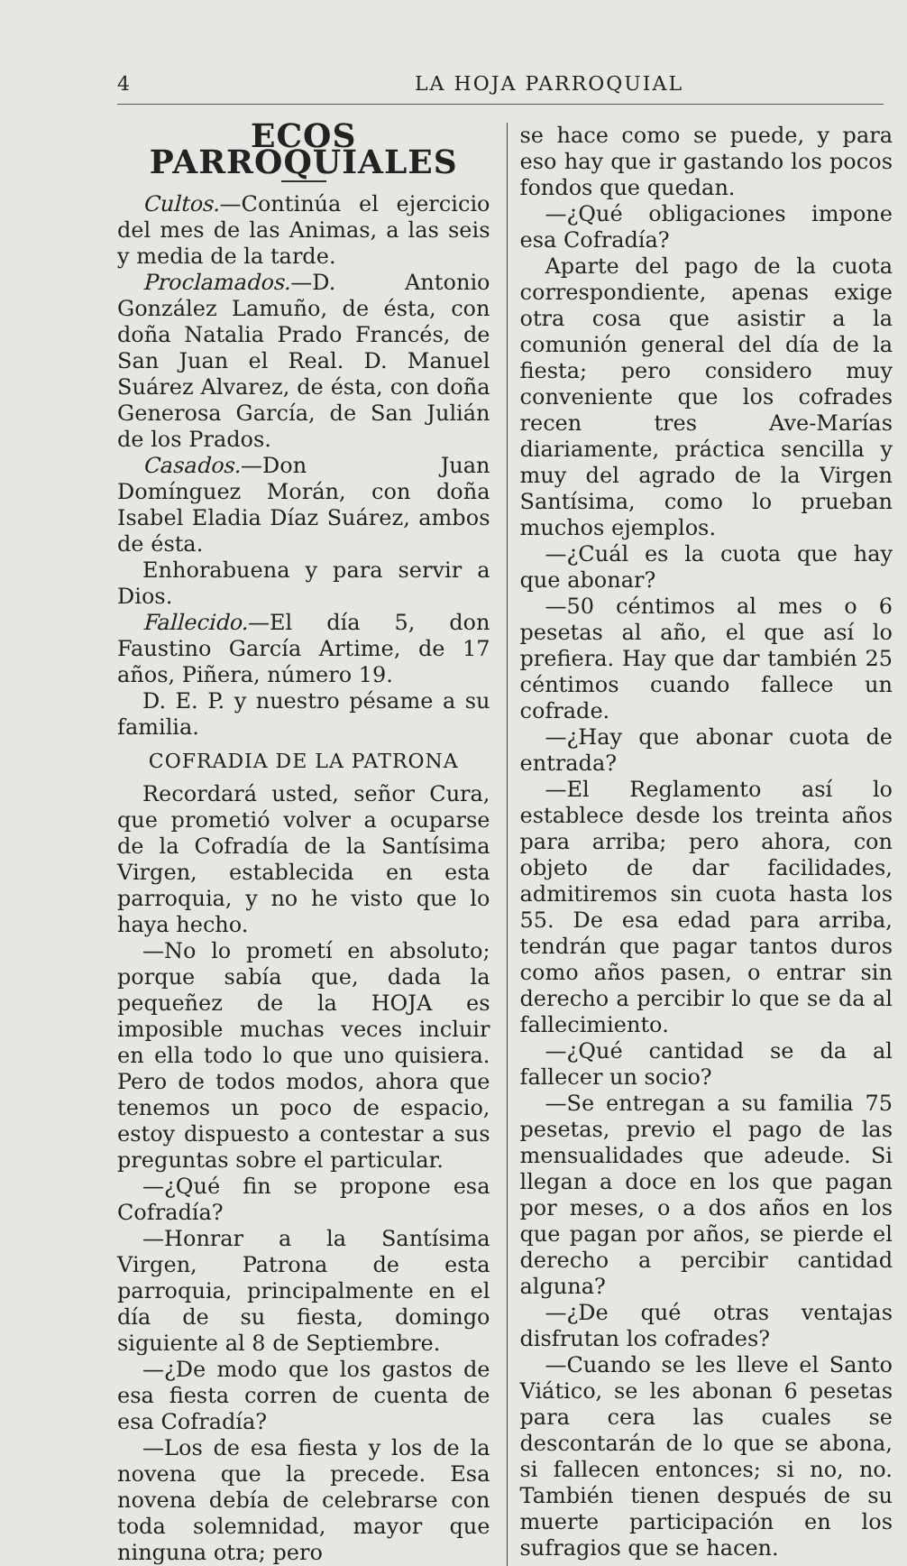4 LA HOJA PARROQUIAL
ECOS PARROQUIALES
Cultos.—Continúa el ejercicio del mes de las Animas, a las seis y media de la tarde.
Proclamados.—D. Antonio González Lamuño, de ésta, con doña Natalia Prado Francés, de San Juan el Real. D. Manuel Suárez Alvarez, de ésta, con doña Generosa García, de San Julián de los Prados.
Casados.—Don Juan Domínguez Morán, con doña Isabel Eladia Díaz Suárez, ambos de ésta.
Enhorabuena y para servir a Dios.
Fallecido.—El día 5, don Faustino García Artime, de 17 años, Piñera, número 19.
D. E. P. y nuestro pésame a su familia.
COFRADIA DE LA PATRONA
Recordará usted, señor Cura, que prometió volver a ocuparse de la Cofradía de la Santísima Virgen, establecida en esta parroquia, y no he visto que lo haya hecho.
—No lo prometí en absoluto; porque sabía que, dada la pequeñez de la HOJA es imposible muchas veces incluir en ella todo lo que uno quisiera. Pero de todos modos, ahora que tenemos un poco de espacio, estoy dispuesto a contestar a sus preguntas sobre el particular.
—¿Qué fin se propone esa Cofradía?
—Honrar a la Santísima Virgen, Patrona de esta parroquia, principalmente en el día de su fiesta, domingo siguiente al 8 de Septiembre.
—¿De modo que los gastos de esa fiesta corren de cuenta de esa Cofradía?
—Los de esa fiesta y los de la novena que la precede. Esa novena debía de celebrarse con toda solemnidad, mayor que ninguna otra; pero
se hace como se puede, y para eso hay que ir gastando los pocos fondos que quedan.
—¿Qué obligaciones impone esa Cofradía?
Aparte del pago de la cuota correspondiente, apenas exige otra cosa que asistir a la comunión general del día de la fiesta; pero considero muy conveniente que los cofrades recen tres Ave-Marías diariamente, práctica sencilla y muy del agrado de la Virgen Santísima, como lo prueban muchos ejemplos.
—¿Cuál es la cuota que hay que abonar?
—50 céntimos al mes o 6 pesetas al año, el que así lo prefiera. Hay que dar también 25 céntimos cuando fallece un cofrade.
—¿Hay que abonar cuota de entrada?
—El Reglamento así lo establece desde los treinta años para arriba; pero ahora, con objeto de dar facilidades, admitiremos sin cuota hasta los 55. De esa edad para arriba, tendrán que pagar tantos duros como años pasen, o entrar sin derecho a percibir lo que se da al fallecimiento.
—¿Qué cantidad se da al fallecer un socio?
—Se entregan a su familia 75 pesetas, previo el pago de las mensualidades que adeude. Si llegan a doce en los que pagan por meses, o a dos años en los que pagan por años, se pierde el derecho a percibir cantidad alguna?
—¿De qué otras ventajas disfrutan los cofrades?
—Cuando se les lleve el Santo Viático, se les abonan 6 pesetas para cera las cuales se descontarán de lo que se abona, si fallecen entonces; si no, no. También tienen después de su muerte participación en los sufragios que se hacen.